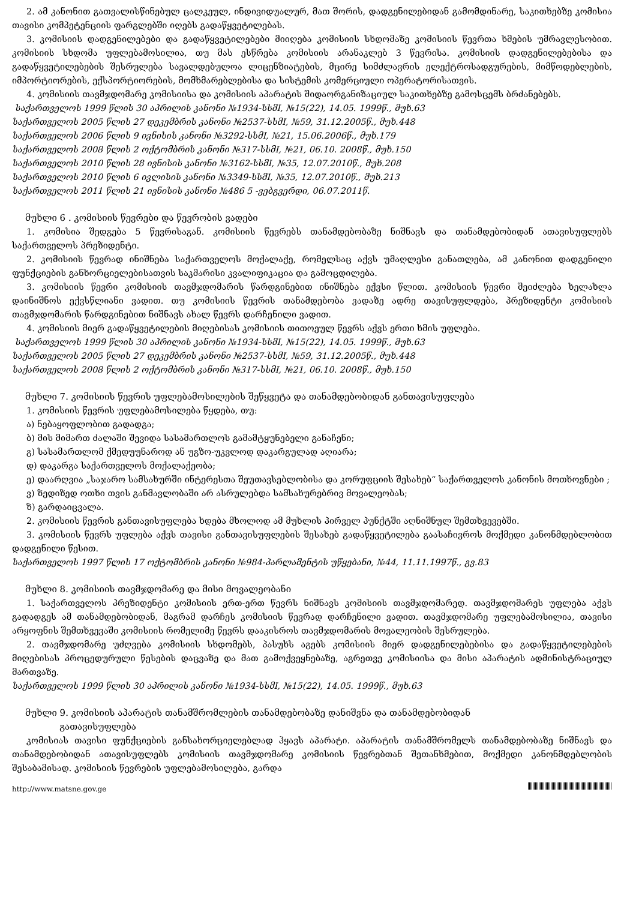2. ამ კანონით გათვალისწინებულ ცალკეულ, ინდივიდუალურ, მათ შორის, დადგენილებიდან გამომდინარე, საკითხებზე კომისია თავისი კომპეტენციის ფარგლებში იღებს გადაწყვეტილებას.
3. კომისიის დადგენილებები და გადაწყვეტილებები მიიღება კომისიის სხდომაზე კომისიის წევრთა ხმების უმრავლესობით. კომისიის სხდომა უფლებამოსილია, თუ მას ესწრება კომისიის არანაკლებ 3 წევრისა. კომისიის დადგენილებებისა და გადაწყვეტილებების შესრულება სავალდებულოა ლიცენზიატების, მცირე სიმძლავრის ელექტროსადგურების, მიმწოდებლების, იმპორტიორების, ექსპორტიორების, მომხმარებლებისა და სისტემის კომერციული ოპერატორისათვის.
4. კომისიის თავმჯდომარე კომისიისა და კომისიის აპარატის შიდაორგანიზაციულ საკითხებზე გამოსცემს ბრძანებებს.
საქართველოს 1999 წლის 30 აპრილის კანონი №1934-სსმI, №15(22), 14.05. 1999წ., მუხ.63
საქართველოს 2005 წლის 27 დეკემბრის კანონი №2537-სსმI, №59, 31.12.2005წ., მუხ.448
საქართველოს 2006 წლის 9 ივნისის კანონი №3292-სსმI, №21, 15.06.2006წ., მუხ.179
საქართველოს 2008 წლის 2 ოქტომბრის კანონი №317-სსმI, №21, 06.10. 2008წ., მუხ.150
საქართველოს 2010 წლის 28 ივნისის კანონი №3162-სსმI, №35, 12.07.2010წ., მუხ.208
საქართველოს 2010 წლის 6 ივლისის კანონი №3349-სსმI, №35, 12.07.2010წ., მუხ.213
საქართველოს 2011 წლის 21 ივნისის კანონი №486 5 -ვებგვერდი, 06.07.2011წ.
მუხლი 6 . კომისიის წევრები და წევრობის ვადები
1. კომისია შედგება 5 წევრისაგან. კომისიის წევრებს თანამდებობაზე ნიშნავს და თანამდებობიდან ათავისუფლებს საქართველოს პრეზიდენტი.
2. კომისიის წევრად ინიშნება საქართველოს მოქალაქე, რომელსაც აქვს უმაღლესი განათლება, ამ კანონით დადგენილი ფუნქციების განხორციელებისათვის საკმარისი კვალიფიკაცია და გამოცდილება.
3. კომისიის წევრი კომისიის თავმჯდომარის წარდგინებით ინიშნება ექვსი წლით. კომისიის წევრი შეიძლება ხელახლა დაინიშნოს ექვსწლიანი ვადით. თუ კომისიის წევრის თანამდებობა ვადაზე ადრე თავისუფლდება, პრეზიდენტი კომისიის თავმჯდომარის წარდგინებით ნიშნავს ახალ წევრს დარჩენილი ვადით.
4. კომისიის მიერ გადაწყვეტილების მიღებისას კომისიის თითოეულ წევრს აქვს ერთი ხმის უფლება.
საქართველოს 1999 წლის 30 აპრილის კანონი №1934-სსმI, №15(22), 14.05. 1999წ., მუხ.63
საქართველოს 2005 წლის 27 დეკემბრის კანონი №2537-სსმI, №59, 31.12.2005წ., მუხ.448
საქართველოს 2008 წლის 2 ოქტომბრის კანონი №317-სსმI, №21, 06.10. 2008წ., მუხ.150
მუხლი 7. კომისიის წევრის უფლებამოსილების შეწყვეტა და თანამდებობიდან განთავისუფლება
1. კომისიის წევრის უფლებამოსილება წყდება, თუ:
ა) ნებაყოფლობით გადადგა;
ბ) მის მიმართ ძალაში შევიდა სასამართლოს გამამტყუნებელი განაჩენი;
გ) სასამართლომ ქმედუუნაროდ ან უგზო-უკვლოდ დაკარგულად აღიარა;
დ) დაკარგა საქართველოს მოქალაქეობა;
ე) დაარღვია „საჯარო სამსახურში ინტერესთა შეუთავსებლობისა და კორუფციის შესახებ“ საქართველოს კანონის მოთხოვნები ;
ვ) ზედიზედ ოთხი თვის განმავლობაში არ ასრულებდა სამსახურებრივ მოვალეობას;
ზ) გარდაიცვალა.
2. კომისიის წევრის განთავისუფლება ხდება მხოლოდ ამ მუხლის პირველ პუნქტში აღნიშნულ შემთხვევებში.
3. კომისიის წევრს უფლება აქვს თავისი განთავისუფლების შესახებ გადაწყვეტილება გაასაჩივროს მოქმედი კანონმდებლობით დადგენილი წესით.
საქართველოს 1997 წლის 17 ოქტომბრის კანონი №984-პარლამენტის უწყებანი, №44, 11.11.1997წ., გვ.83
მუხლი 8. კომისიის თავმჯდომარე და მისი მოვალეობანი
1. საქართველოს პრეზიდენტი კომისიის ერთ-ერთ წევრს ნიშნავს კომისიის თავმჯდომარედ. თავმჯდომარეს უფლება აქვს გადადგეს ამ თანამდებობიდან, მაგრამ დარჩეს კომისიის წევრად დარჩენილი ვადით. თავმჯდომარე უფლებამოსილია, თავისი არყოფნის შემთხვევაში კომისიის რომელიმე წევრს დააკისროს თავმჯდომარის მოვალეობის შესრულება.
2. თავმჯდომარე უძღვება კომისიის სხდომებს, პასუხს აგებს კომისიის მიერ დადგენილებებისა და გადაწყვეტილებების მიღებისას პროცედურული წესების დაცვაზე და მათ გამოქვეყნებაზე, აგრეთვე კომისიისა და მისი აპარატის ადმინისტრაციულ მართვაზე.
საქართველოს 1999 წლის 30 აპრილის კანონი №1934-სსმI, №15(22), 14.05. 1999წ., მუხ.63
მუხლი 9. კომისიის აპარატის თანამშრომლების თანამდებობაზე დანიშვნა და თანამდებობიდან
გათავისუფლება
კომისიას თავისი ფუნქციების განსახორციელებლად ჰყავს აპარატი. აპარატის თანამშრომელს თანამდებობაზე ნიშნავს და თანამდებობიდან ათავისუფლებს კომისიის თავმჯდომარე კომისიის წევრებთან შეთანხმებით, მოქმედი კანონმდებლობის შესაბამისად. კომისიის წევრების უფლებამოსილება, გარდა
http://www.matsne.gov.ge